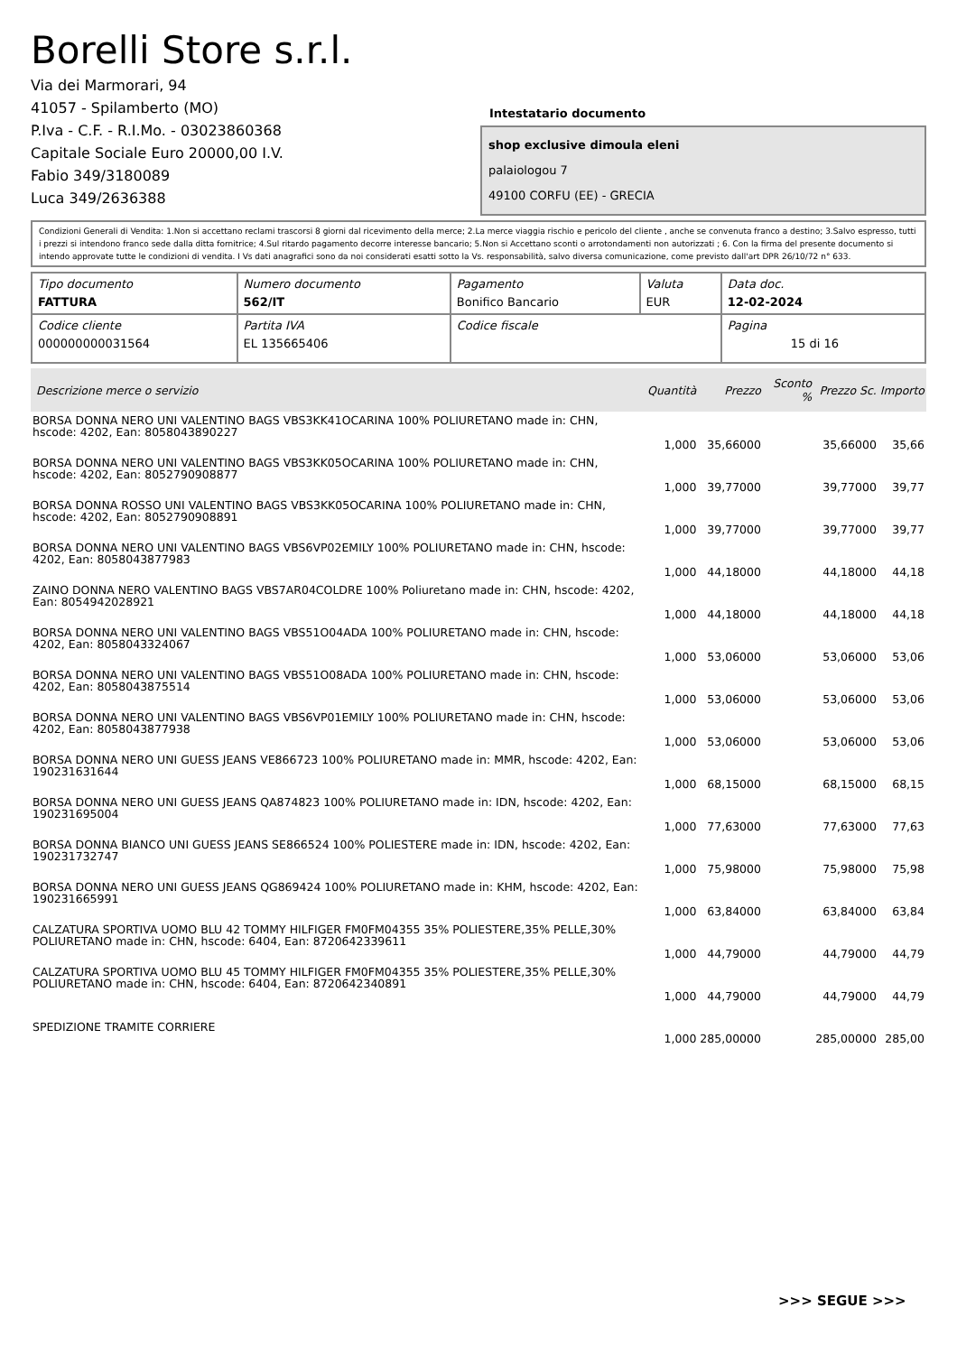Borelli Store s.r.l.
Via dei Marmorari, 94
41057 - Spilamberto (MO)
P.Iva - C.F. - R.I.Mo. - 03023860368
Capitale Sociale Euro 20000,00 I.V.
Fabio 349/3180089
Luca 349/2636388
Intestatario documento
shop exclusive dimoula eleni
palaiologou 7
49100 CORFU (EE) - GRECIA
Condizioni Generali di Vendita: 1.Non si accettano reclami trascorsi 8 giorni dal ricevimento della merce; 2.La merce viaggia rischio e pericolo del cliente , anche se convenuta franco a destino; 3.Salvo espresso, tutti i prezzi si intendono franco sede dalla ditta fornitrice; 4.Sul ritardo pagamento decorre interesse bancario; 5.Non si Accettano sconti o arrotondamenti non autorizzati ; 6. Con la firma del presente documento si intendo approvate tutte le condizioni di vendita. I Vs dati anagrafici sono da noi considerati esatti sotto la Vs. responsabilità, salvo diversa comunicazione, come previsto dall'art DPR 26/10/72 n° 633.
| Tipo documento FATTURA | Numero documento 562/IT | Pagamento Bonifico Bancario | Valuta EUR | Data doc. 12-02-2024 |
| Codice cliente 000000000031564 | Partita IVA EL 135665406 | Codice fiscale | | Pagina 15 di 16 |
| Descrizione merce o servizio | Quantità | Prezzo | Sconto % | Prezzo Sc. | Importo |
| --- | --- | --- | --- | --- | --- |
| BORSA DONNA NERO UNI VALENTINO BAGS VBS3KK41OCARINA 100% POLIURETANO made in: CHN, hscode: 4202, Ean: 8058043890227 | 1,000 | 35,66000 | | 35,66000 | 35,66 |
| BORSA DONNA NERO UNI VALENTINO BAGS VBS3KK05OCARINA 100% POLIURETANO made in: CHN, hscode: 4202, Ean: 8052790908877 | 1,000 | 39,77000 | | 39,77000 | 39,77 |
| BORSA DONNA ROSSO UNI VALENTINO BAGS VBS3KK05OCARINA 100% POLIURETANO made in: CHN, hscode: 4202, Ean: 8052790908891 | 1,000 | 39,77000 | | 39,77000 | 39,77 |
| BORSA DONNA NERO UNI VALENTINO BAGS VBS6VP02EMILY 100% POLIURETANO made in: CHN, hscode: 4202, Ean: 8058043877983 | 1,000 | 44,18000 | | 44,18000 | 44,18 |
| ZAINO DONNA NERO VALENTINO BAGS VBS7AR04COLDRE 100% Poliuretano made in: CHN, hscode: 4202, Ean: 8054942028921 | 1,000 | 44,18000 | | 44,18000 | 44,18 |
| BORSA DONNA NERO UNI VALENTINO BAGS VBS51O04ADA 100% POLIURETANO made in: CHN, hscode: 4202, Ean: 8058043324067 | 1,000 | 53,06000 | | 53,06000 | 53,06 |
| BORSA DONNA NERO UNI VALENTINO BAGS VBS51O08ADA 100% POLIURETANO made in: CHN, hscode: 4202, Ean: 8058043875514 | 1,000 | 53,06000 | | 53,06000 | 53,06 |
| BORSA DONNA NERO UNI VALENTINO BAGS VBS6VP01EMILY 100% POLIURETANO made in: CHN, hscode: 4202, Ean: 8058043877938 | 1,000 | 53,06000 | | 53,06000 | 53,06 |
| BORSA DONNA NERO UNI GUESS JEANS VE866723 100% POLIURETANO made in: MMR, hscode: 4202, Ean: 190231631644 | 1,000 | 68,15000 | | 68,15000 | 68,15 |
| BORSA DONNA NERO UNI GUESS JEANS QA874823 100% POLIURETANO made in: IDN, hscode: 4202, Ean: 190231695004 | 1,000 | 77,63000 | | 77,63000 | 77,63 |
| BORSA DONNA BIANCO UNI GUESS JEANS SE866524 100% POLIESTERE made in: IDN, hscode: 4202, Ean: 190231732747 | 1,000 | 75,98000 | | 75,98000 | 75,98 |
| BORSA DONNA NERO UNI GUESS JEANS QG869424 100% POLIURETANO made in: KHM, hscode: 4202, Ean: 190231665991 | 1,000 | 63,84000 | | 63,84000 | 63,84 |
| CALZATURA SPORTIVA UOMO BLU 42 TOMMY HILFIGER FM0FM04355 35% POLIESTERE,35% PELLE,30% POLIURETANO made in: CHN, hscode: 6404, Ean: 8720642339611 | 1,000 | 44,79000 | | 44,79000 | 44,79 |
| CALZATURA SPORTIVA UOMO BLU 45 TOMMY HILFIGER FM0FM04355 35% POLIESTERE,35% PELLE,30% POLIURETANO made in: CHN, hscode: 6404, Ean: 8720642340891 | 1,000 | 44,79000 | | 44,79000 | 44,79 |
| SPEDIZIONE TRAMITE CORRIERE | 1,000 | 285,00000 | | 285,00000 | 285,00 |
>>> SEGUE >>>